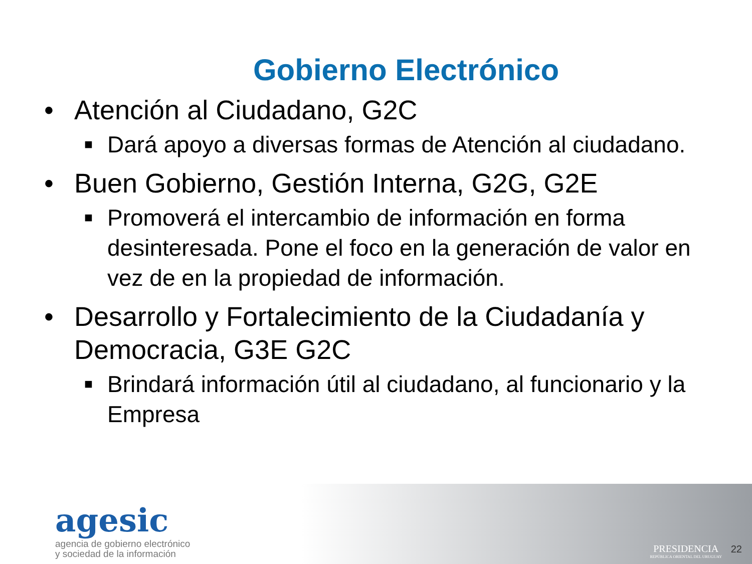Gobierno Electrónico
• Atención al Ciudadano, G2C
■ Dará apoyo a diversas formas de Atención al ciudadano.
• Buen Gobierno, Gestión Interna, G2G, G2E
■ Promoverá el intercambio de información en forma desinteresada. Pone el foco en la generación de valor en vez de en la propiedad de información.
• Desarrollo y Fortalecimiento de la Ciudadanía y Democracia, G3E G2C
■ Brindará información útil al ciudadano, al funcionario y la Empresa
agesic
agencia de gobierno electrónico
y sociedad de la información
PRESIDENCIA
REPÚBLICA ORIENTAL DEL URUGUAY
22